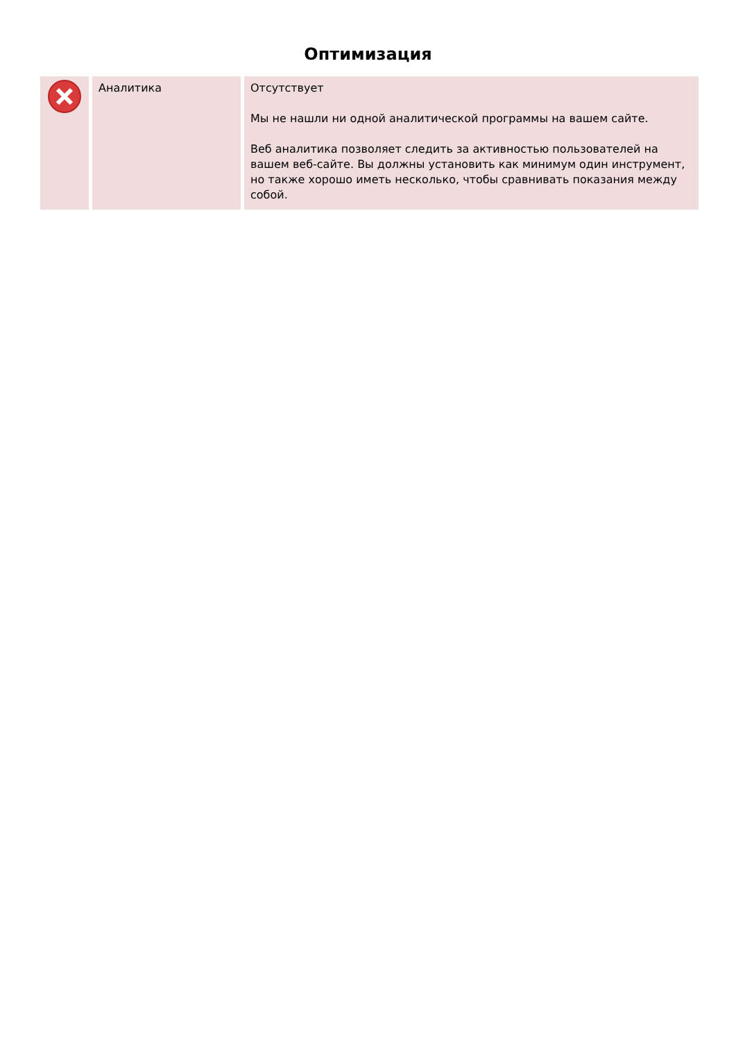Оптимизация
| | Аналитика | Отсутствует Мы не нашли ни одной аналитической программы на вашем сайте. Веб аналитика позволяет следить за активностью пользователей на вашем веб-сайте. Вы должны установить как минимум один инструмент, но также хорошо иметь несколько, чтобы сравнивать показания между собой. |